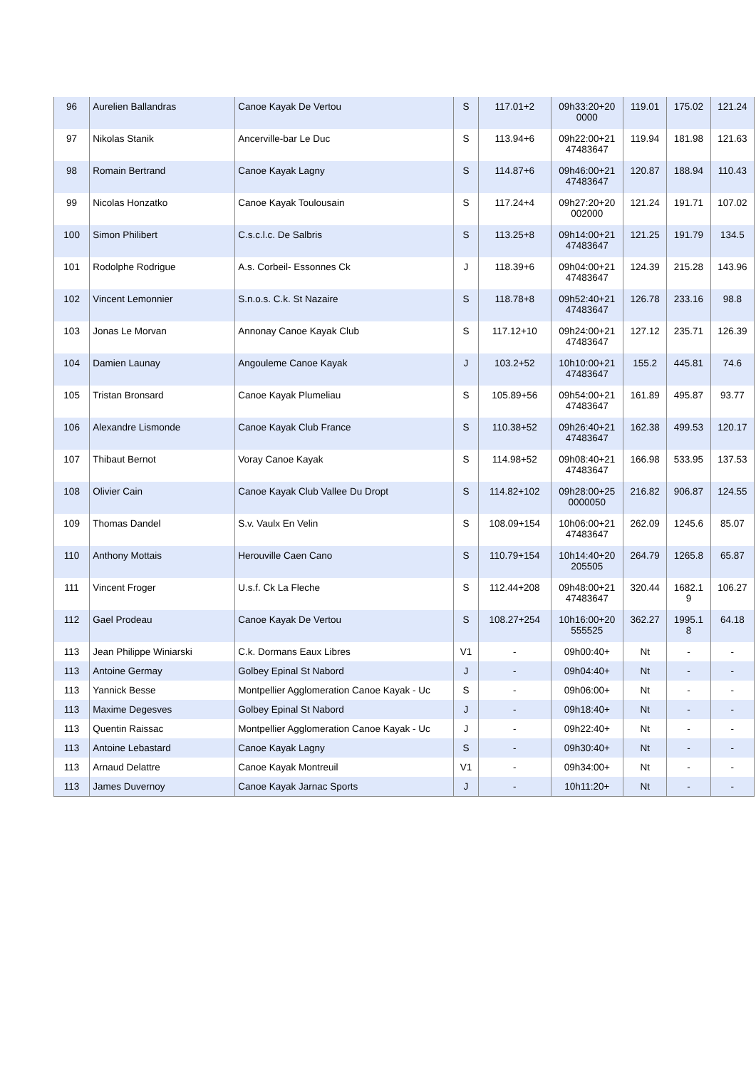| 96 | Aurelien Ballandras | Canoe Kayak De Vertou | S | 117.01+2 | 09h33:20+20 0000 | 119.01 | 175.02 | 121.24 |
| 97 | Nikolas Stanik | Ancerville-bar Le Duc | S | 113.94+6 | 09h22:00+21 47483647 | 119.94 | 181.98 | 121.63 |
| 98 | Romain Bertrand | Canoe Kayak Lagny | S | 114.87+6 | 09h46:00+21 47483647 | 120.87 | 188.94 | 110.43 |
| 99 | Nicolas Honzatko | Canoe Kayak Toulousain | S | 117.24+4 | 09h27:20+20 002000 | 121.24 | 191.71 | 107.02 |
| 100 | Simon Philibert | C.s.c.l.c. De Salbris | S | 113.25+8 | 09h14:00+21 47483647 | 121.25 | 191.79 | 134.5 |
| 101 | Rodolphe Rodrigue | A.s. Corbeil- Essonnes Ck | J | 118.39+6 | 09h04:00+21 47483647 | 124.39 | 215.28 | 143.96 |
| 102 | Vincent Lemonnier | S.n.o.s. C.k. St Nazaire | S | 118.78+8 | 09h52:40+21 47483647 | 126.78 | 233.16 | 98.8 |
| 103 | Jonas Le Morvan | Annonay Canoe Kayak Club | S | 117.12+10 | 09h24:00+21 47483647 | 127.12 | 235.71 | 126.39 |
| 104 | Damien Launay | Angouleme Canoe Kayak | J | 103.2+52 | 10h10:00+21 47483647 | 155.2 | 445.81 | 74.6 |
| 105 | Tristan Bronsard | Canoe Kayak Plumeliau | S | 105.89+56 | 09h54:00+21 47483647 | 161.89 | 495.87 | 93.77 |
| 106 | Alexandre Lismonde | Canoe Kayak Club France | S | 110.38+52 | 09h26:40+21 47483647 | 162.38 | 499.53 | 120.17 |
| 107 | Thibaut Bernot | Voray Canoe Kayak | S | 114.98+52 | 09h08:40+21 47483647 | 166.98 | 533.95 | 137.53 |
| 108 | Olivier Cain | Canoe Kayak Club Vallee Du Dropt | S | 114.82+102 | 09h28:00+25 0000050 | 216.82 | 906.87 | 124.55 |
| 109 | Thomas Dandel | S.v. Vaulx En Velin | S | 108.09+154 | 10h06:00+21 47483647 | 262.09 | 1245.6 | 85.07 |
| 110 | Anthony Mottais | Herouville Caen Cano | S | 110.79+154 | 10h14:40+20 205505 | 264.79 | 1265.8 | 65.87 |
| 111 | Vincent Froger | U.s.f. Ck La Fleche | S | 112.44+208 | 09h48:00+21 47483647 | 320.44 | 1682.1 9 | 106.27 |
| 112 | Gael Prodeau | Canoe Kayak De Vertou | S | 108.27+254 | 10h16:00+20 555525 | 362.27 | 1995.1 8 | 64.18 |
| 113 | Jean Philippe Winiarski | C.k. Dormans Eaux Libres | V1 | - | 09h00:40+ | Nt | - | - |
| 113 | Antoine Germay | Golbey Epinal St Nabord | J | - | 09h04:40+ | Nt | - | - |
| 113 | Yannick Besse | Montpellier Agglomeration Canoe Kayak - Uc | S | - | 09h06:00+ | Nt | - | - |
| 113 | Maxime Degesves | Golbey Epinal St Nabord | J | - | 09h18:40+ | Nt | - | - |
| 113 | Quentin Raissac | Montpellier Agglomeration Canoe Kayak - Uc | J | - | 09h22:40+ | Nt | - | - |
| 113 | Antoine Lebastard | Canoe Kayak Lagny | S | - | 09h30:40+ | Nt | - | - |
| 113 | Arnaud Delattre | Canoe Kayak Montreuil | V1 | - | 09h34:00+ | Nt | - | - |
| 113 | James Duvernoy | Canoe Kayak Jarnac Sports | J | - | 10h11:20+ | Nt | - | - |